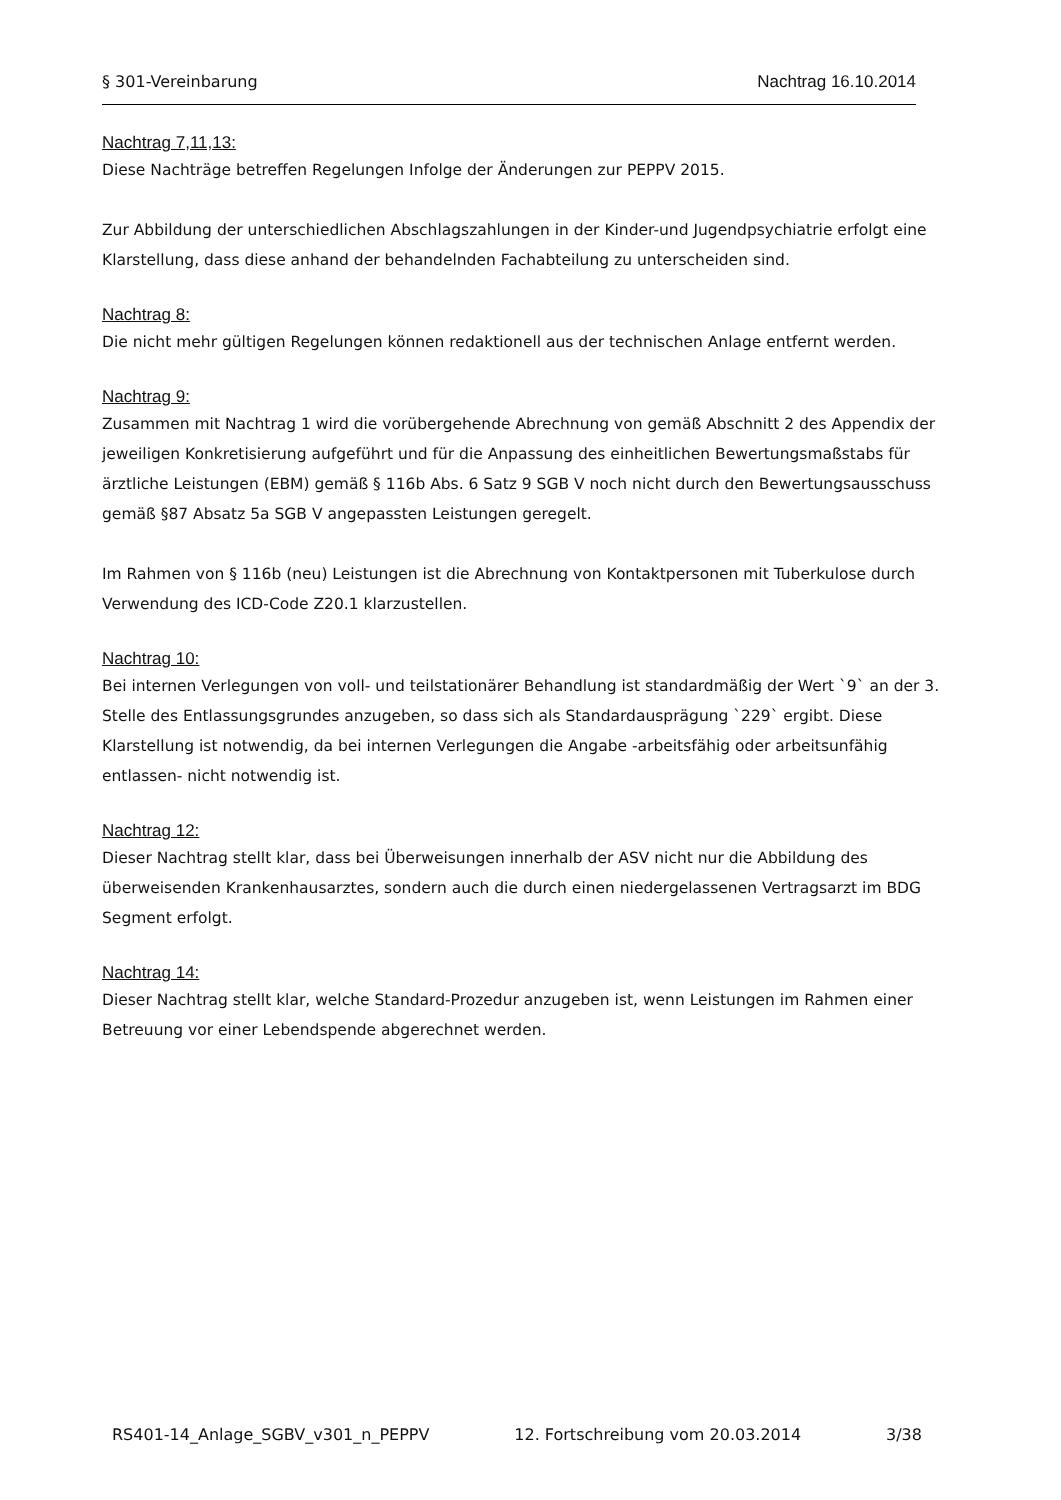§ 301-Vereinbarung Nachtrag 16.10.2014
Nachtrag 7,11,13:
Diese Nachträge betreffen Regelungen Infolge der Änderungen zur PEPPV 2015.
Zur Abbildung der unterschiedlichen Abschlagszahlungen in der Kinder-und Jugendpsychiatrie erfolgt eine Klarstellung, dass diese anhand der behandelnden Fachabteilung zu unterscheiden sind.
Nachtrag 8:
Die nicht mehr gültigen Regelungen können redaktionell aus der technischen Anlage entfernt werden.
Nachtrag 9:
Zusammen mit Nachtrag 1 wird die vorübergehende Abrechnung von gemäß Abschnitt 2 des Appendix der jeweiligen Konkretisierung aufgeführt und für die Anpassung des einheitlichen Bewertungsmaßstabs für ärztliche Leistungen (EBM) gemäß § 116b Abs. 6 Satz 9 SGB V noch nicht durch den Bewertungsausschuss gemäß §87 Absatz 5a SGB V angepassten Leistungen geregelt.
Im Rahmen von § 116b (neu) Leistungen ist die Abrechnung von Kontaktpersonen mit Tuberkulose durch Verwendung des ICD-Code Z20.1 klarzustellen.
Nachtrag 10:
Bei internen Verlegungen von voll- und teilstationärer Behandlung ist standardmäßig der Wert `9` an der 3. Stelle des Entlassungsgrundes anzugeben, so dass sich als Standardausprägung `229` ergibt. Diese Klarstellung ist notwendig, da bei internen Verlegungen die Angabe -arbeitsfähig oder arbeitsunfähig entlassen- nicht notwendig ist.
Nachtrag 12:
Dieser Nachtrag stellt klar, dass bei Überweisungen innerhalb der ASV nicht nur die Abbildung des überweisenden Krankenhausarztes, sondern auch die durch einen niedergelassenen Vertragsarzt im BDG Segment erfolgt.
Nachtrag 14:
Dieser Nachtrag stellt klar, welche Standard-Prozedur anzugeben ist, wenn Leistungen im Rahmen einer Betreuung vor einer Lebendspende abgerechnet werden.
RS401-14_Anlage_SGBV_v301_n_PEPPV 12. Fortschreibung vom 20.03.2014 3/38